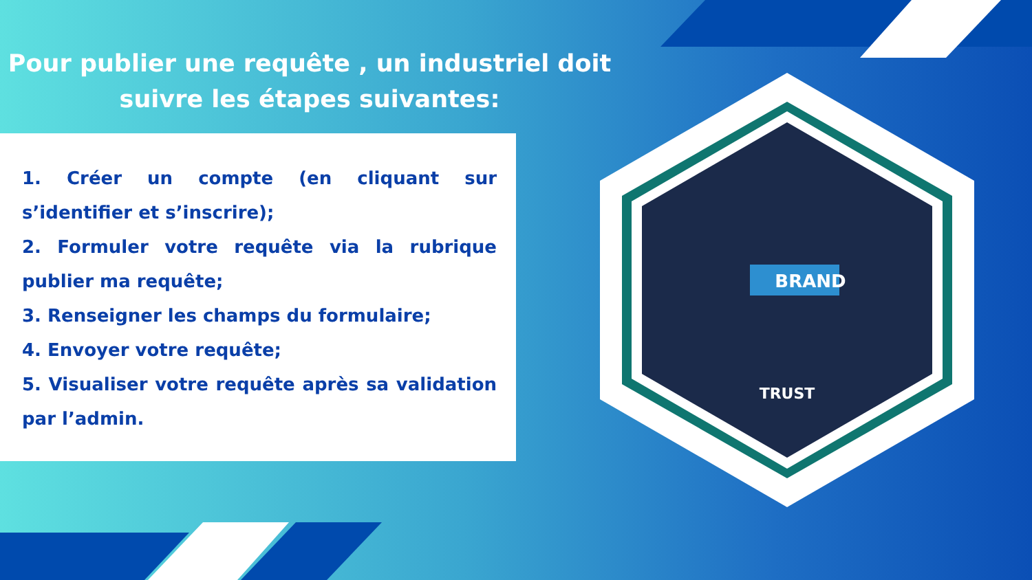BRAND
TRUST
Pour publier une requête , un industriel doit suivre les étapes suivantes:
1. Créer un compte (en cliquant sur s’identifier et s’inscrire);
2. Formuler votre requête via la rubrique publier ma requête;
3. Renseigner les champs du formulaire;
4. Envoyer votre requête;
5. Visualiser votre requête après sa validation par l’admin.